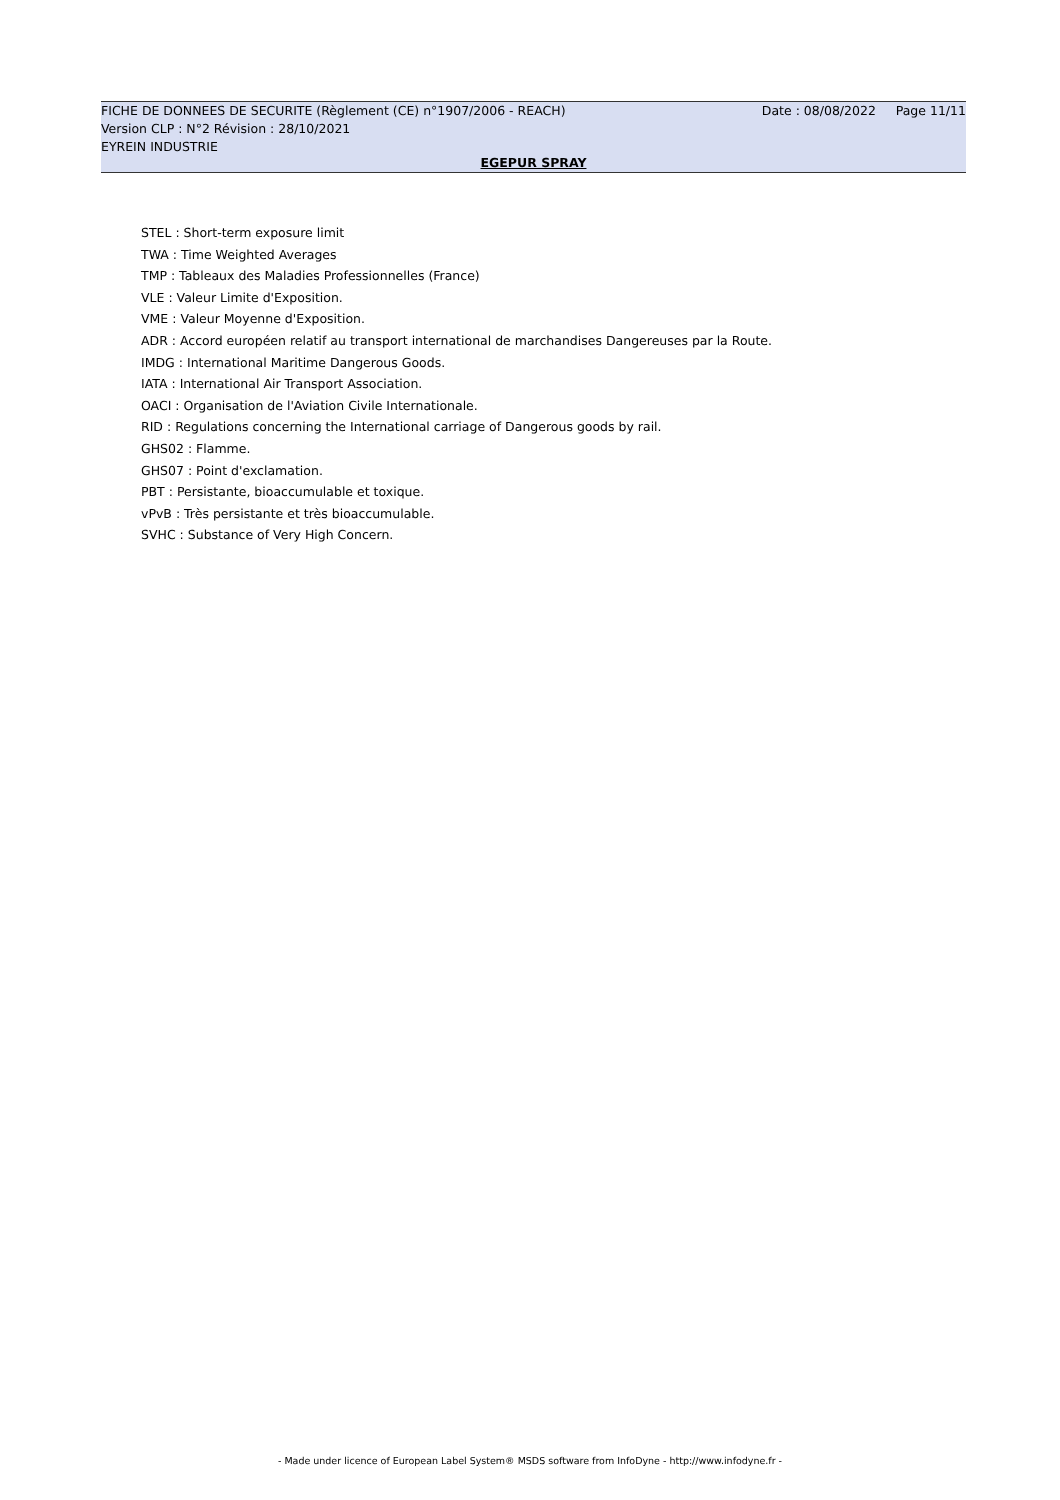FICHE DE DONNEES DE SECURITE (Règlement (CE) n°1907/2006 - REACH) Date : 08/08/2022 Page 11/11
Version CLP : N°2 Révision : 28/10/2021
EYREIN INDUSTRIE
EGEPUR SPRAY
STEL : Short-term exposure limit
TWA : Time Weighted Averages
TMP : Tableaux des Maladies Professionnelles (France)
VLE : Valeur Limite d'Exposition.
VME : Valeur Moyenne d'Exposition.
ADR : Accord européen relatif au transport international de marchandises Dangereuses par la Route.
IMDG : International Maritime Dangerous Goods.
IATA : International Air Transport Association.
OACI : Organisation de l'Aviation Civile Internationale.
RID : Regulations concerning the International carriage of Dangerous goods by rail.
GHS02 : Flamme.
GHS07 : Point d'exclamation.
PBT : Persistante, bioaccumulable et toxique.
vPvB : Très persistante et très bioaccumulable.
SVHC : Substance of Very High Concern.
- Made under licence of European Label System® MSDS software from InfoDyne - http://www.infodyne.fr -